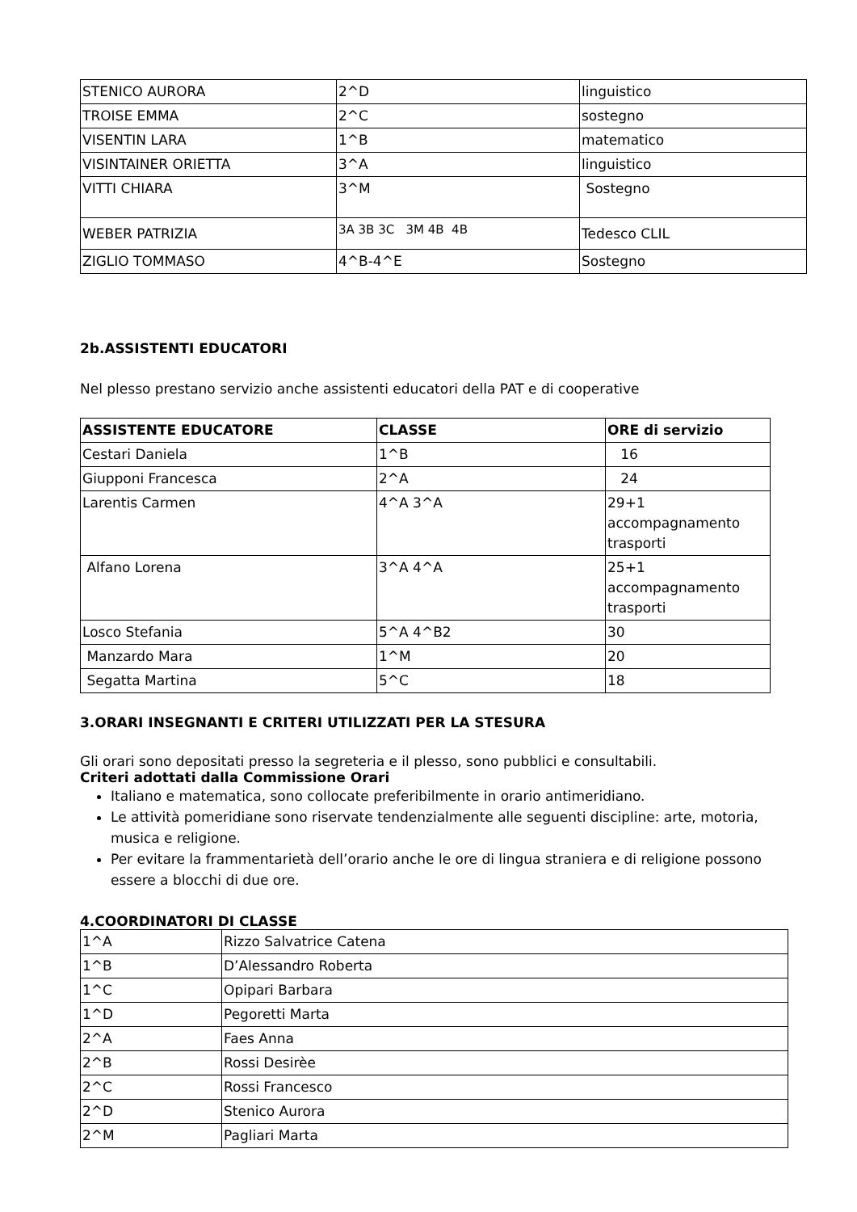| STENICO AURORA | 2^D | linguistico |
| TROISE EMMA | 2^C | sostegno |
| VISENTIN LARA | 1^B | matematico |
| VISINTAINER ORIETTA | 3^A | linguistico |
| VITTI CHIARA | 3^M | Sostegno |
| WEBER PATRIZIA | 3A 3B 3C 3M 4B 4B | Tedesco CLIL |
| ZIGLIO TOMMASO | 4^B-4^E | Sostegno |
2b.ASSISTENTI EDUCATORI
Nel plesso prestano servizio anche assistenti educatori della PAT e di cooperative
| ASSISTENTE EDUCATORE | CLASSE | ORE di servizio |
| --- | --- | --- |
| Cestari Daniela | 1^B | 16 |
| Giupponi Francesca | 2^A | 24 |
| Larentis Carmen | 4^A 3^A | 29+1 accompagnamento trasporti |
| Alfano Lorena | 3^A 4^A | 25+1 accompagnamento trasporti |
| Losco Stefania | 5^A 4^B2 | 30 |
| Manzardo Mara | 1^M | 20 |
| Segatta Martina | 5^C | 18 |
3.ORARI INSEGNANTI E CRITERI UTILIZZATI PER LA STESURA
Gli orari sono depositati presso la segreteria e il plesso, sono pubblici e consultabili.
Criteri adottati dalla Commissione Orari
Italiano e matematica, sono collocate preferibilmente in orario antimeridiano.
Le attività pomeridiane sono riservate tendenzialmente alle seguenti discipline: arte, motoria, musica e religione.
Per evitare la frammentarietà dell’orario anche le ore di lingua straniera e di religione possono essere a blocchi di due ore.
4.COORDINATORI DI CLASSE
| 1^A | Rizzo Salvatrice Catena |
| 1^B | D’Alessandro Roberta |
| 1^C | Opipari Barbara |
| 1^D | Pegoretti Marta |
| 2^A | Faes Anna |
| 2^B | Rossi Desirèe |
| 2^C | Rossi Francesco |
| 2^D | Stenico Aurora |
| 2^M | Pagliari Marta |